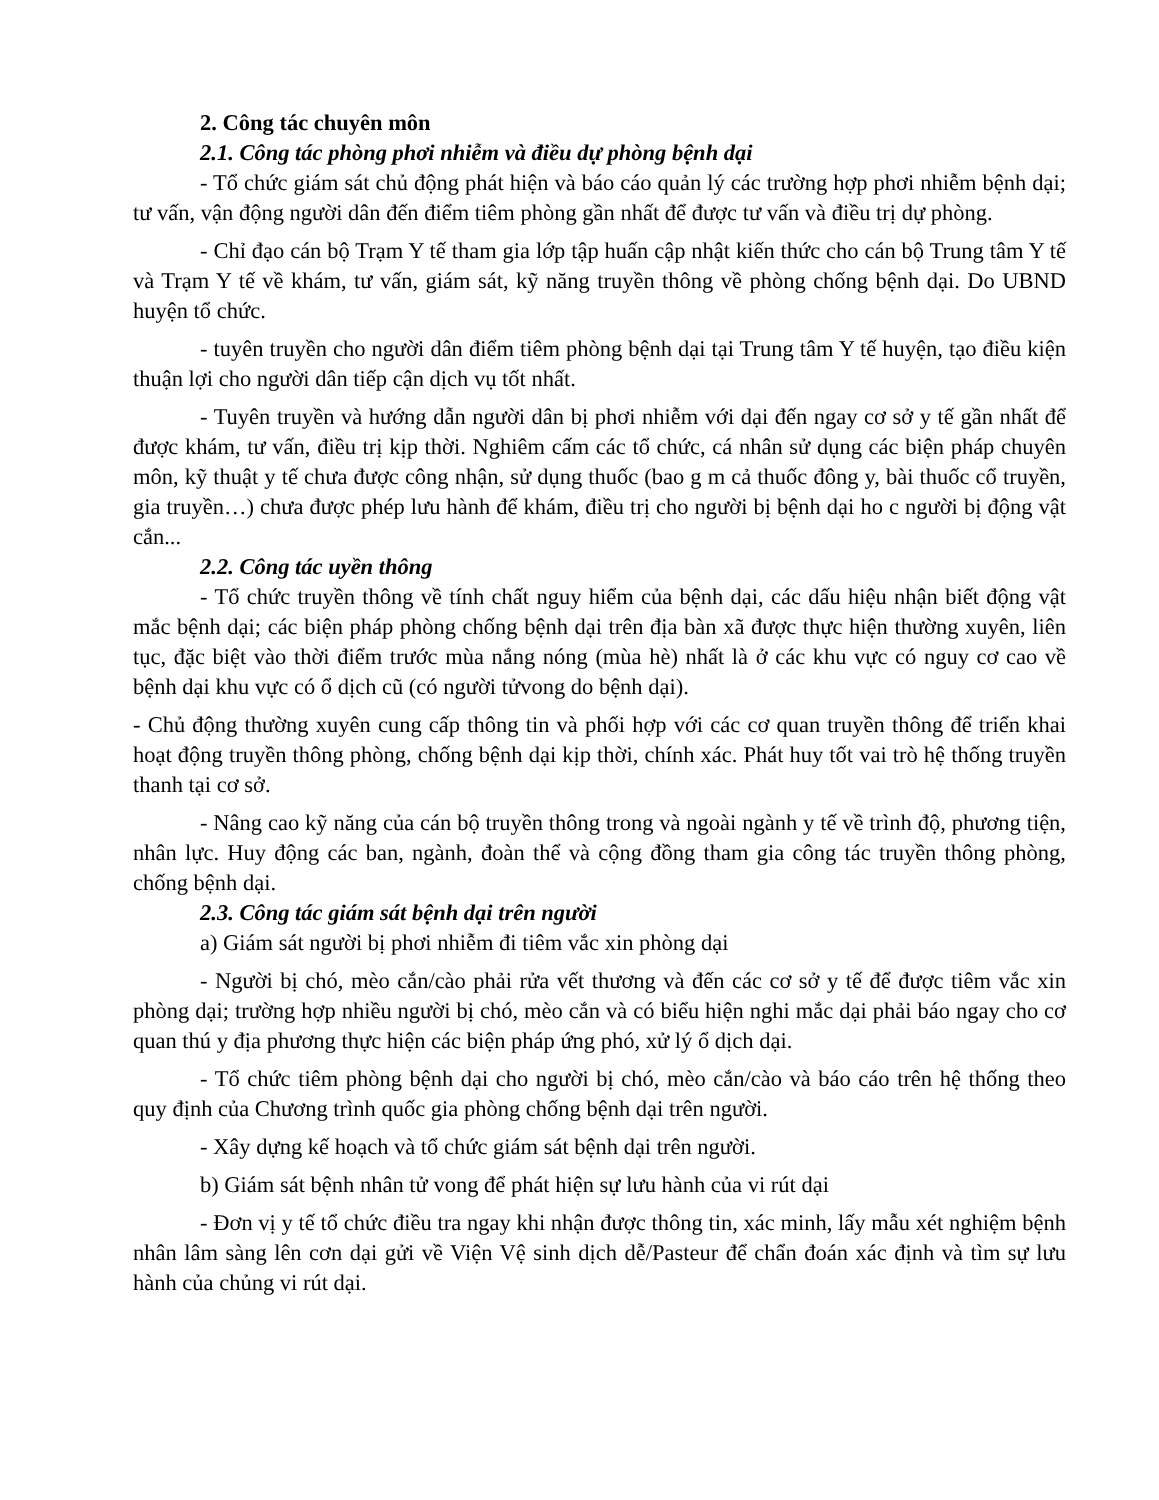2. Công tác chuyên môn
2.1. Công tác phòng phơi nhiễm và điều dự phòng bệnh dại
- Tổ chức giám sát chủ động phát hiện và báo cáo quản lý các trường hợp phơi nhiễm bệnh dại; tư vấn, vận động người dân đến điểm tiêm phòng gần nhất để được tư vấn và điều trị dự phòng.
- Chỉ đạo cán bộ Trạm Y tế tham gia lớp tập huấn cập nhật kiến thức cho cán bộ Trung tâm Y tế và Trạm Y tế về khám, tư vấn, giám sát, kỹ năng truyền thông về phòng chống bệnh dại. Do UBND huyện tổ chức.
- tuyên truyền cho người dân điểm tiêm phòng bệnh dại tại Trung tâm Y tế huyện, tạo điều kiện thuận lợi cho người dân tiếp cận dịch vụ tốt nhất.
- Tuyên truyền và hướng dẫn người dân bị phơi nhiễm với dại đến ngay cơ sở y tế gần nhất để được khám, tư vấn, điều trị kịp thời. Nghiêm cấm các tổ chức, cá nhân sử dụng các biện pháp chuyên môn, kỹ thuật y tế chưa được công nhận, sử dụng thuốc (bao g m cả thuốc đông y, bài thuốc cổ truyền, gia truyền…) chưa được phép lưu hành để khám, điều trị cho người bị bệnh dại ho c người bị động vật cắn...
2.2. Công tác uyền thông
- Tổ chức truyền thông về tính chất nguy hiểm của bệnh dại, các dấu hiệu nhận biết động vật mắc bệnh dại; các biện pháp phòng chống bệnh dại trên địa bàn xã được thực hiện thường xuyên, liên tục, đặc biệt vào thời điểm trước mùa nắng nóng (mùa hè) nhất là ở các khu vực có nguy cơ cao về bệnh dại khu vực có ổ dịch cũ (có người tửvong do bệnh dại).
- Chủ động thường xuyên cung cấp thông tin và phối hợp với các cơ quan truyền thông để triển khai hoạt động truyền thông phòng, chống bệnh dại kịp thời, chính xác. Phát huy tốt vai trò hệ thống truyền thanh tại cơ sở.
- Nâng cao kỹ năng của cán bộ truyền thông trong và ngoài ngành y tế về trình độ, phương tiện, nhân lực. Huy động các ban, ngành, đoàn thể và cộng đồng tham gia công tác truyền thông phòng, chống bệnh dại.
2.3. Công tác giám sát bệnh dại trên người
a) Giám sát người bị phơi nhiễm đi tiêm vắc xin phòng dại
- Người bị chó, mèo cắn/cào phải rửa vết thương và đến các cơ sở y tế để được tiêm vắc xin phòng dại; trường hợp nhiều người bị chó, mèo cắn và có biểu hiện nghi mắc dại phải báo ngay cho cơ quan thú y địa phương thực hiện các biện pháp ứng phó, xử lý ổ dịch dại.
- Tổ chức tiêm phòng bệnh dại cho người bị chó, mèo cắn/cào và báo cáo trên hệ thống theo quy định của Chương trình quốc gia phòng chống bệnh dại trên người.
- Xây dựng kế hoạch và tổ chức giám sát bệnh dại trên người.
b) Giám sát bệnh nhân tử vong để phát hiện sự lưu hành của vi rút dại
- Đơn vị y tế tổ chức điều tra ngay khi nhận được thông tin, xác minh, lấy mẫu xét nghiệm bệnh nhân lâm sàng lên cơn dại gửi về Viện Vệ sinh dịch dễ/Pasteur để chẩn đoán xác định và tìm sự lưu hành của chủng vi rút dại.